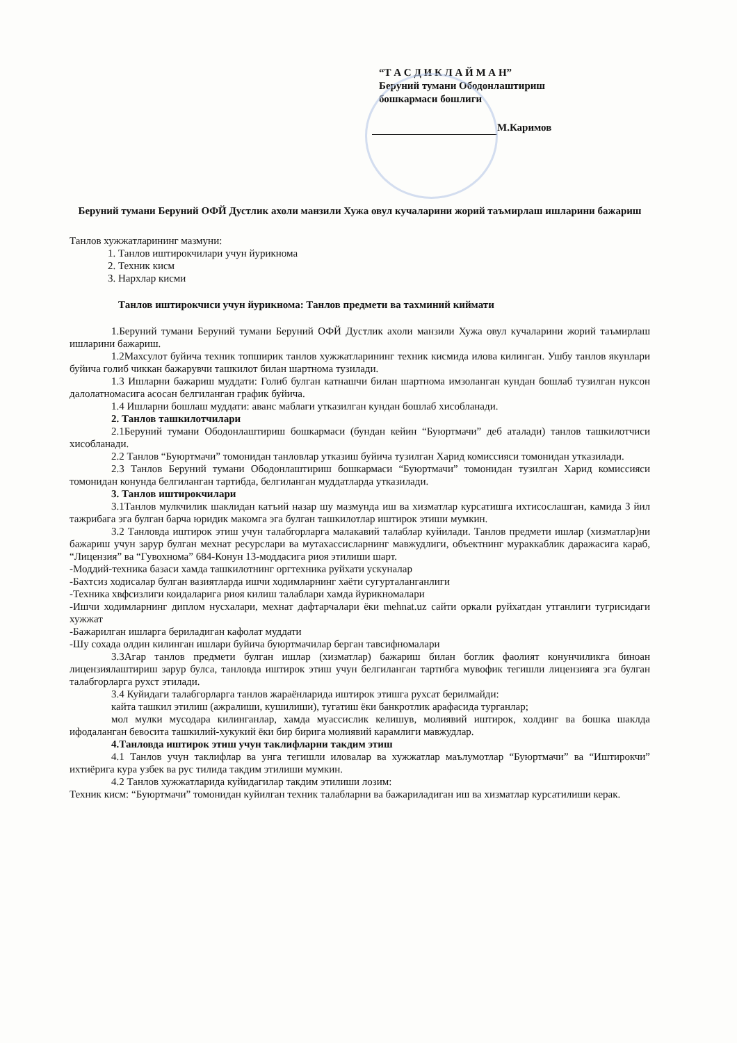“Т А С Д И К Л А Й М А Н”
Беруний тумани Ободонлаштириш
бошкармаси бошлиги
М.Каримов
Беруний тумани Беруний ОФЙ Дустлик ахоли манзили Хужа овул кучаларини жорий таъмирлаш ишларини бажариш
Танлов хужжатларининг мазмуни:
1. Танлов иштирокчилари учун йурикнома
2. Техник кисм
3. Нархлар кисми
Танлов иштирокчиси учун йурикнома: Танлов предмети ва тахминий киймати
1.Беруний тумани Беруний тумани Беруний ОФЙ Дустлик ахоли манзили Хужа овул кучаларини жорий таъмирлаш ишларини бажариш.
1.2Махсулот буйича техник топширик танлов хужжатларининг техник кисмида илова килинган. Ушбу танлов якунлари буйича голиб чиккан бажарувчи ташкилот билан шартнома тузилади.
1.3 Ишларни бажариш муддати: Голиб булган катнашчи билан шартнома имзоланган кундан бошлаб тузилган нуксон далолатномасига асосан белгиланган график буйича.
1.4 Ишларни бошлаш муддати: аванс маблаги утказилган кундан бошлаб хисобланади.
2. Танлов ташкилотчилари
2.1Беруний тумани Ободонлаштириш бошкармаси (бундан кейин “Буюртмачи” деб аталади) танлов ташкилотчиси хисобланади.
2.2 Танлов “Буюртмачи” томонидан танловлар утказиш буйича тузилган Харид комиссияси томонидан утказилади.
2.3 Танлов Беруний тумани Ободонлаштириш бошкармаси “Буюртмачи” томонидан тузилган Харид комиссияси томонидан конунда белгиланган тартибда, белгиланган муддатларда утказилади.
3. Танлов иштирокчилари
3.1Танлов мулкчилик шаклидан катъий назар шу мазмунда иш ва хизматлар курсатишга ихтисослашган, камида 3 йил тажрибага эга булган барча юридик макомга эга булган ташкилотлар иштирок этиши мумкин.
3.2 Танловда иштирок этиш учун талабгорларга малакавий талаблар куйилади. Танлов предмети ишлар (хизматлар)ни бажариш учун зарур булган мехнат ресурслари ва мутахассисларнинг мавжудлиги, объектнинг мураккаблик даражасига караб, “Лицензия” ва “Гувохнома” 684-Конун 13-моддасига риоя этилиши шарт.
-Моддий-техника базаси хамда ташкилотнинг оргтехника руйхати ускуналар
-Бахтсиз ходисалар булган вазиятларда ишчи ходимларнинг хаёти сугурталанганлиги
-Техника хвфсизлиги коидаларига риоя килиш талаблари хамда йурикномалари
-Ишчи ходимларнинг диплом нусхалари, мехнат дафтарчалари ёки mehnat.uz сайти оркали руйхатдан утганлиги тугрисидаги хужжат
-Бажарилган ишларга бериладиган кафолат муддати
-Шу сохада олдин килинган ишлари буйича буюртмачилар берган тавсифномалари
3.3Агар танлов предмети булган ишлар (хизматлар) бажариш билан боглик фаолият конунчиликга биноан лицензиялаштириш зарур булса, танловда иштирок этиш учун белгиланган тартибга мувофик тегишли лицензияга эга булган талабгорларга рухст этилади.
3.4 Куйидаги талабгорларга танлов жараёнларида иштирок этишга рухсат берилмайди:
кайта ташкил этилиш (ажралиши, кушилиши), тугатиш ёки банкротлик арафасида турганлар;
мол мулки мусодара килинганлар, хамда муассислик келишув, молиявий иштирок, холдинг ва бошка шаклда ифодаланган бевосита ташкилий-хукукий ёки бир бирига молиявий карамлиги мавжудлар.
4.Танловда иштирок этиш учун таклифларни такдим этиш
4.1 Танлов учун таклифлар ва унга тегишли иловалар ва хужжатлар маълумотлар “Буюртмачи” ва “Иштирокчи” ихтиёрига кура узбек ва рус тилида такдим этилиши мумкин.
4.2 Танлов хужжатларида куйидагилар такдим этилиши лозим:
Техник кисм: “Буюртмачи” томонидан куйилган техник талабларни ва бажариладиган иш ва хизматлар курсатилиши керак.